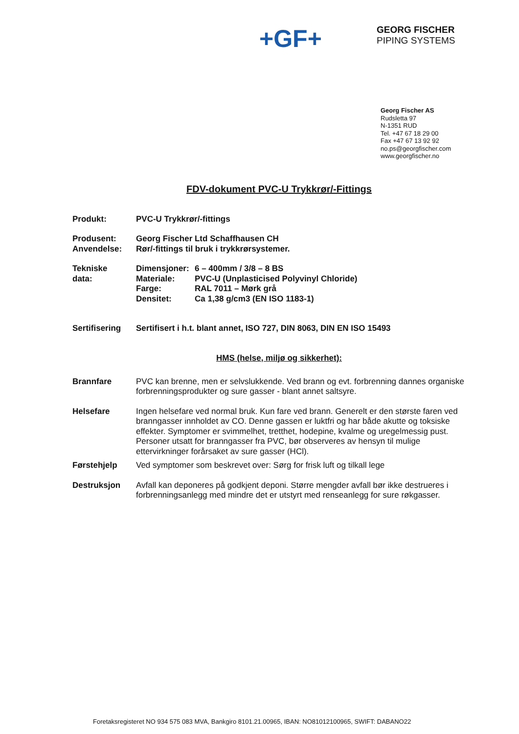+GF+
GEORG FISCHER
PIPING SYSTEMS
Georg Fischer AS
Rudsletta 97
N-1351 RUD
Tel. +47 67 18 29 00
Fax +47 67 13 92 92
no.ps@georgfischer.com
www.georgfischer.no
FDV-dokument PVC-U Trykkrør/-Fittings
Produkt: PVC-U Trykkrør/-fittings
Produsent:
Anvendelse:
Georg Fischer Ltd Schaffhausen CH
Rør/-fittings til bruk i trykkrørsystemer.
Tekniske
data:
Dimensjoner: 6 – 400mm / 3/8 – 8 BS
Materiale: PVC-U (Unplasticised Polyvinyl Chloride)
Farge: RAL 7011 – Mørk grå
Densitet: Ca 1,38 g/cm3 (EN ISO 1183-1)
Sertifisering
Sertifisert i h.t. blant annet, ISO 727, DIN 8063, DIN EN ISO 15493
HMS (helse, miljø og sikkerhet):
Brannfare PVC kan brenne, men er selvslukkende. Ved brann og evt. forbrenning dannes organiske forbrenningsprodukter og sure gasser - blant annet saltsyre.
Helsefare Ingen helsefare ved normal bruk. Kun fare ved brann. Generelt er den største faren ved branngasser innholdet av CO. Denne gassen er luktfri og har både akutte og toksiske effekter. Symptomer er svimmelhet, tretthet, hodepine, kvalme og uregelmessig pust.
Personer utsatt for branngasser fra PVC, bør observeres av hensyn til mulige ettervirkninger forårsaket av sure gasser (HCl).
Førstehjelp Ved symptomer som beskrevet over: Sørg for frisk luft og tilkall lege
Destruksjon Avfall kan deponeres på godkjent deponi. Større mengder avfall bør ikke destrueres i forbrenningsanlegg med mindre det er utstyrt med renseanlegg for sure røkgasser.
Foretaksregisteret NO 934 575 083 MVA, Bankgiro 8101.21.00965, IBAN: NO81012100965, SWIFT: DABANO22